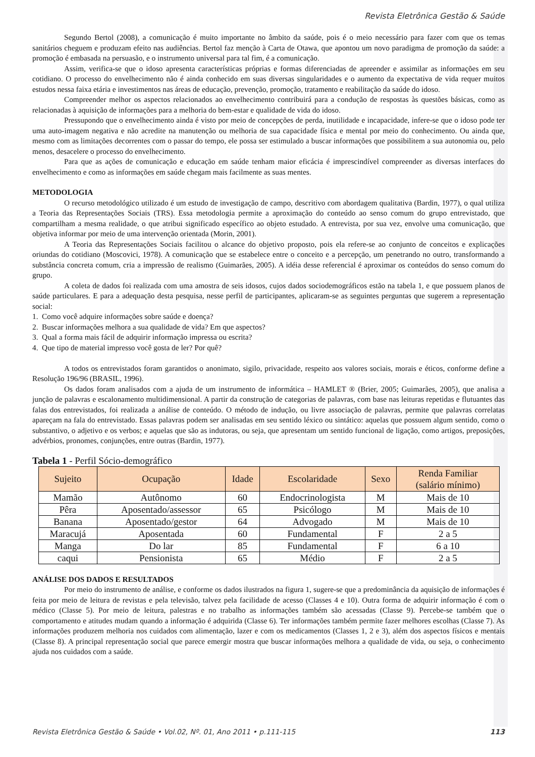Revista Eletrônica Gestão & Saúde
Segundo Bertol (2008), a comunicação é muito importante no âmbito da saúde, pois é o meio necessário para fazer com que os temas sanitários cheguem e produzam efeito nas audiências. Bertol faz menção à Carta de Otawa, que apontou um novo paradigma de promoção da saúde: a promoção é embasada na persuasão, e o instrumento universal para tal fim, é a comunicação.
Assim, verifica-se que o idoso apresenta características próprias e formas diferenciadas de apreender e assimilar as informações em seu cotidiano. O processo do envelhecimento não é ainda conhecido em suas diversas singularidades e o aumento da expectativa de vida requer muitos estudos nessa faixa etária e investimentos nas áreas de educação, prevenção, promoção, tratamento e reabilitação da saúde do idoso.
Compreender melhor os aspectos relacionados ao envelhecimento contribuirá para a condução de respostas às questões básicas, como as relacionadas à aquisição de informações para a melhoria do bem-estar e qualidade de vida do idoso.
Pressupondo que o envelhecimento ainda é visto por meio de concepções de perda, inutilidade e incapacidade, infere-se que o idoso pode ter uma auto-imagem negativa e não acredite na manutenção ou melhoria de sua capacidade física e mental por meio do conhecimento. Ou ainda que, mesmo com as limitações decorrentes com o passar do tempo, ele possa ser estimulado a buscar informações que possibilitem a sua autonomia ou, pelo menos, desacelere o processo do envelhecimento.
Para que as ações de comunicação e educação em saúde tenham maior eficácia é imprescindível compreender as diversas interfaces do envelhecimento e como as informações em saúde chegam mais facilmente as suas mentes.
METODOLOGIA
O recurso metodológico utilizado é um estudo de investigação de campo, descritivo com abordagem qualitativa (Bardin, 1977), o qual utiliza a Teoria das Representações Sociais (TRS). Essa metodologia permite a aproximação do conteúdo ao senso comum do grupo entrevistado, que compartilham a mesma realidade, o que atribui significado específico ao objeto estudado. A entrevista, por sua vez, envolve uma comunicação, que objetiva informar por meio de uma intervenção orientada (Morin, 2001).
A Teoria das Representações Sociais facilitou o alcance do objetivo proposto, pois ela refere-se ao conjunto de conceitos e explicações oriundas do cotidiano (Moscovici, 1978). A comunicação que se estabelece entre o conceito e a percepção, um penetrando no outro, transformando a substância concreta comum, cria a impressão de realismo (Guimarães, 2005). A idéia desse referencial é aproximar os conteúdos do senso comum do grupo.
A coleta de dados foi realizada com uma amostra de seis idosos, cujos dados sociodemográficos estão na tabela 1, e que possuem planos de saúde particulares. E para a adequação desta pesquisa, nesse perfil de participantes, aplicaram-se as seguintes perguntas que sugerem a representação social:
1. Como você adquire informações sobre saúde e doença?
2. Buscar informações melhora a sua qualidade de vida? Em que aspectos?
3. Qual a forma mais fácil de adquirir informação impressa ou escrita?
4. Que tipo de material impresso você gosta de ler? Por quê?
A todos os entrevistados foram garantidos o anonimato, sigilo, privacidade, respeito aos valores sociais, morais e éticos, conforme define a Resolução 196/96 (BRASIL, 1996).
Os dados foram analisados com a ajuda de um instrumento de informática – HAMLET ® (Brier, 2005; Guimarães, 2005), que analisa a junção de palavras e escalonamento multidimensional. A partir da construção de categorias de palavras, com base nas leituras repetidas e flutuantes das falas dos entrevistados, foi realizada a análise de conteúdo. O método de indução, ou livre associação de palavras, permite que palavras correlatas apareçam na fala do entrevistado. Essas palavras podem ser analisadas em seu sentido léxico ou sintático: aquelas que possuem algum sentido, como o substantivo, o adjetivo e os verbos; e aquelas que são as indutoras, ou seja, que apresentam um sentido funcional de ligação, como artigos, preposições, advérbios, pronomes, conjunções, entre outras (Bardin, 1977).
Tabela 1 - Perfil Sócio-demográfico
| Sujeito | Ocupação | Idade | Escolaridade | Sexo | Renda Familiar (salário mínimo) |
| --- | --- | --- | --- | --- | --- |
| Mamão | Autônomo | 60 | Endocrinologista | M | Mais de 10 |
| Pêra | Aposentado/assessor | 65 | Psicólogo | M | Mais de 10 |
| Banana | Aposentado/gestor | 64 | Advogado | M | Mais de 10 |
| Maracujá | Aposentada | 60 | Fundamental | F | 2 a 5 |
| Manga | Do lar | 85 | Fundamental | F | 6 a 10 |
| caqui | Pensionista | 65 | Médio | F | 2 a 5 |
ANÁLISE DOS DADOS E RESULTADOS
Por meio do instrumento de análise, e conforme os dados ilustrados na figura 1, sugere-se que a predominância da aquisição de informações é feita por meio de leitura de revistas e pela televisão, talvez pela facilidade de acesso (Classes 4 e 10). Outra forma de adquirir informação é com o médico (Classe 5). Por meio de leitura, palestras e no trabalho as informações também são acessadas (Classe 9). Percebe-se também que o comportamento e atitudes mudam quando a informação é adquirida (Classe 6). Ter informações também permite fazer melhores escolhas (Classe 7). As informações produzem melhoria nos cuidados com alimentação, lazer e com os medicamentos (Classes 1, 2 e 3), além dos aspectos físicos e mentais (Classe 8). A principal representação social que parece emergir mostra que buscar informações melhora a qualidade de vida, ou seja, o conhecimento ajuda nos cuidados com a saúde.
Revista Eletrônica Gestão & Saúde • Vol.02, Nº. 01, Ano 2011 • p.111-115 113